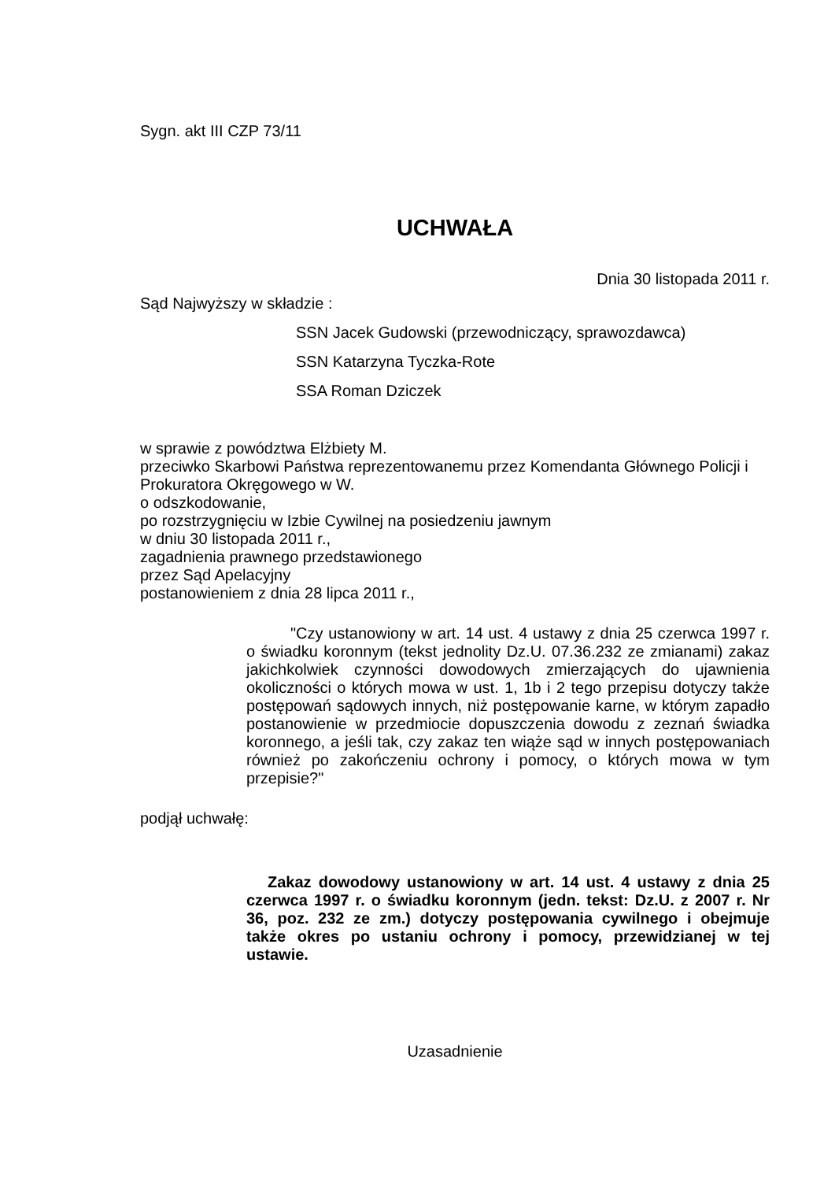Sygn. akt III CZP 73/11
UCHWAŁA
Dnia 30 listopada 2011 r.
Sąd Najwyższy w składzie :
SSN Jacek Gudowski (przewodniczący, sprawozdawca)
SSN Katarzyna Tyczka-Rote
SSA Roman Dziczek
w sprawie z powództwa Elżbiety M.
przeciwko Skarbowi Państwa reprezentowanemu przez Komendanta Głównego Policji i Prokuratora Okręgowego w W.
o odszkodowanie,
po rozstrzygnięciu w Izbie Cywilnej na posiedzeniu jawnym
w dniu 30 listopada 2011 r.,
zagadnienia prawnego przedstawionego
przez Sąd Apelacyjny
postanowieniem z dnia 28 lipca 2011 r.,
"Czy ustanowiony w art. 14 ust. 4 ustawy z dnia 25 czerwca 1997 r. o świadku koronnym (tekst jednolity Dz.U. 07.36.232 ze zmianami) zakaz jakichkolwiek czynności dowodowych zmierzających do ujawnienia okoliczności o których mowa w ust. 1, 1b i 2 tego przepisu dotyczy także postępowań sądowych innych, niż postępowanie karne, w którym zapadło postanowienie w przedmiocie dopuszczenia dowodu z zeznań świadka koronnego, a jeśli tak, czy zakaz ten wiąże sąd w innych postępowaniach również po zakończeniu ochrony i pomocy, o których mowa w tym przepisie?"
podjął uchwałę:
Zakaz dowodowy ustanowiony w art. 14 ust. 4 ustawy z dnia 25 czerwca 1997 r. o świadku koronnym (jedn. tekst: Dz.U. z 2007 r. Nr 36, poz. 232 ze zm.) dotyczy postępowania cywilnego i obejmuje także okres po ustaniu ochrony i pomocy, przewidzianej w tej ustawie.
Uzasadnienie